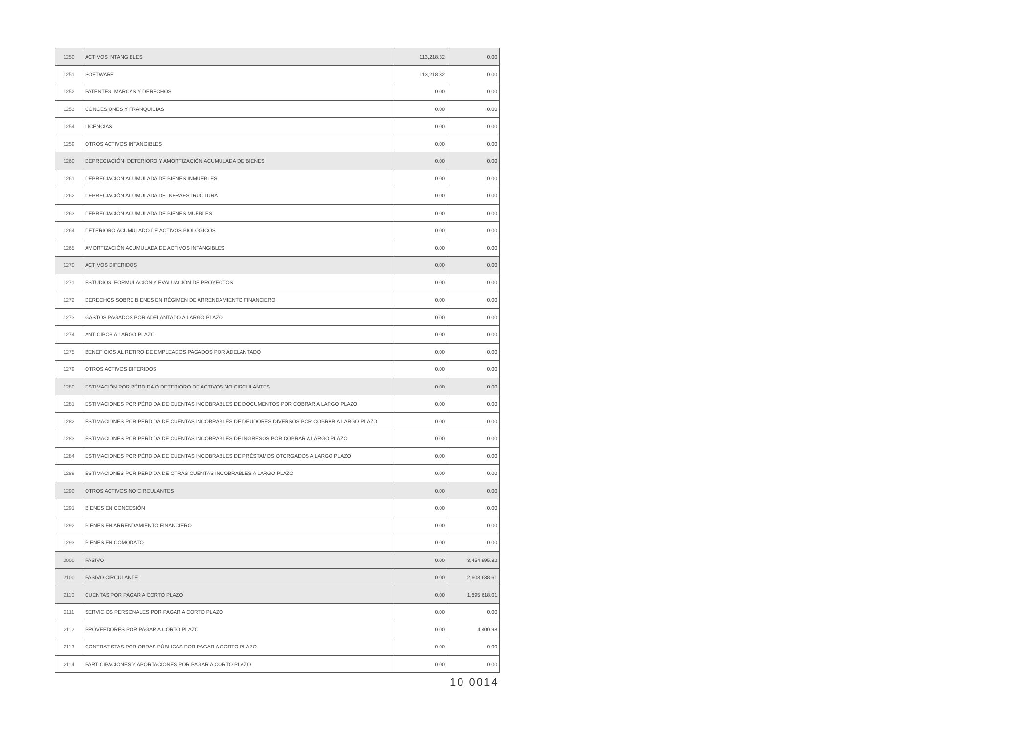| 1250 | ACTIVOS INTANGIBLES | 113,218.32 | 0.00 |
| 1251 | SOFTWARE | 113,218.32 | 0.00 |
| 1252 | PATENTES, MARCAS Y DERECHOS | 0.00 | 0.00 |
| 1253 | CONCESIONES Y FRANQUICIAS | 0.00 | 0.00 |
| 1254 | LICENCIAS | 0.00 | 0.00 |
| 1259 | OTROS ACTIVOS INTANGIBLES | 0.00 | 0.00 |
| 1260 | DEPRECIACIÓN, DETERIORO Y AMORTIZACIÓN ACUMULADA DE BIENES | 0.00 | 0.00 |
| 1261 | DEPRECIACIÓN ACUMULADA DE BIENES INMUEBLES | 0.00 | 0.00 |
| 1262 | DEPRECIACIÓN ACUMULADA DE INFRAESTRUCTURA | 0.00 | 0.00 |
| 1263 | DEPRECIACIÓN ACUMULADA DE BIENES MUEBLES | 0.00 | 0.00 |
| 1264 | DETERIORO ACUMULADO DE ACTIVOS BIOLÓGICOS | 0.00 | 0.00 |
| 1265 | AMORTIZACIÓN ACUMULADA DE ACTIVOS INTANGIBLES | 0.00 | 0.00 |
| 1270 | ACTIVOS DIFERIDOS | 0.00 | 0.00 |
| 1271 | ESTUDIOS, FORMULACIÓN Y EVALUACIÓN DE PROYECTOS | 0.00 | 0.00 |
| 1272 | DERECHOS SOBRE BIENES EN RÉGIMEN DE ARRENDAMIENTO FINANCIERO | 0.00 | 0.00 |
| 1273 | GASTOS PAGADOS POR ADELANTADO A LARGO PLAZO | 0.00 | 0.00 |
| 1274 | ANTICIPOS A LARGO PLAZO | 0.00 | 0.00 |
| 1275 | BENEFICIOS AL RETIRO DE EMPLEADOS PAGADOS POR ADELANTADO | 0.00 | 0.00 |
| 1279 | OTROS ACTIVOS DIFERIDOS | 0.00 | 0.00 |
| 1280 | ESTIMACIÓN POR PÉRDIDA O DETERIORO DE ACTIVOS NO CIRCULANTES | 0.00 | 0.00 |
| 1281 | ESTIMACIONES POR PÉRDIDA DE CUENTAS INCOBRABLES DE DOCUMENTOS POR COBRAR A LARGO PLAZO | 0.00 | 0.00 |
| 1282 | ESTIMACIONES POR PÉRDIDA DE CUENTAS INCOBRABLES DE DEUDORES DIVERSOS POR COBRAR A LARGO PLAZO | 0.00 | 0.00 |
| 1283 | ESTIMACIONES POR PÉRDIDA DE CUENTAS INCOBRABLES DE INGRESOS POR COBRAR A LARGO PLAZO | 0.00 | 0.00 |
| 1284 | ESTIMACIONES POR PÉRDIDA DE CUENTAS INCOBRABLES DE PRÉSTAMOS OTORGADOS A LARGO PLAZO | 0.00 | 0.00 |
| 1289 | ESTIMACIONES POR PÉRDIDA DE OTRAS CUENTAS INCOBRABLES A LARGO PLAZO | 0.00 | 0.00 |
| 1290 | OTROS ACTIVOS NO CIRCULANTES | 0.00 | 0.00 |
| 1291 | BIENES EN CONCESIÓN | 0.00 | 0.00 |
| 1292 | BIENES EN ARRENDAMIENTO FINANCIERO | 0.00 | 0.00 |
| 1293 | BIENES EN COMODATO | 0.00 | 0.00 |
| 2000 | PASIVO | 0.00 | 3,454,995.82 |
| 2100 | PASIVO CIRCULANTE | 0.00 | 2,603,638.61 |
| 2110 | CUENTAS POR PAGAR A CORTO PLAZO | 0.00 | 1,895,618.01 |
| 2111 | SERVICIOS PERSONALES POR PAGAR A CORTO PLAZO | 0.00 | 0.00 |
| 2112 | PROVEEDORES POR PAGAR A CORTO PLAZO | 0.00 | 4,400.98 |
| 2113 | CONTRATISTAS POR OBRAS PÚBLICAS POR PAGAR A CORTO PLAZO | 0.00 | 0.00 |
| 2114 | PARTICIPACIONES Y APORTACIONES POR PAGAR A CORTO PLAZO | 0.00 | 0.00 |
10 0014